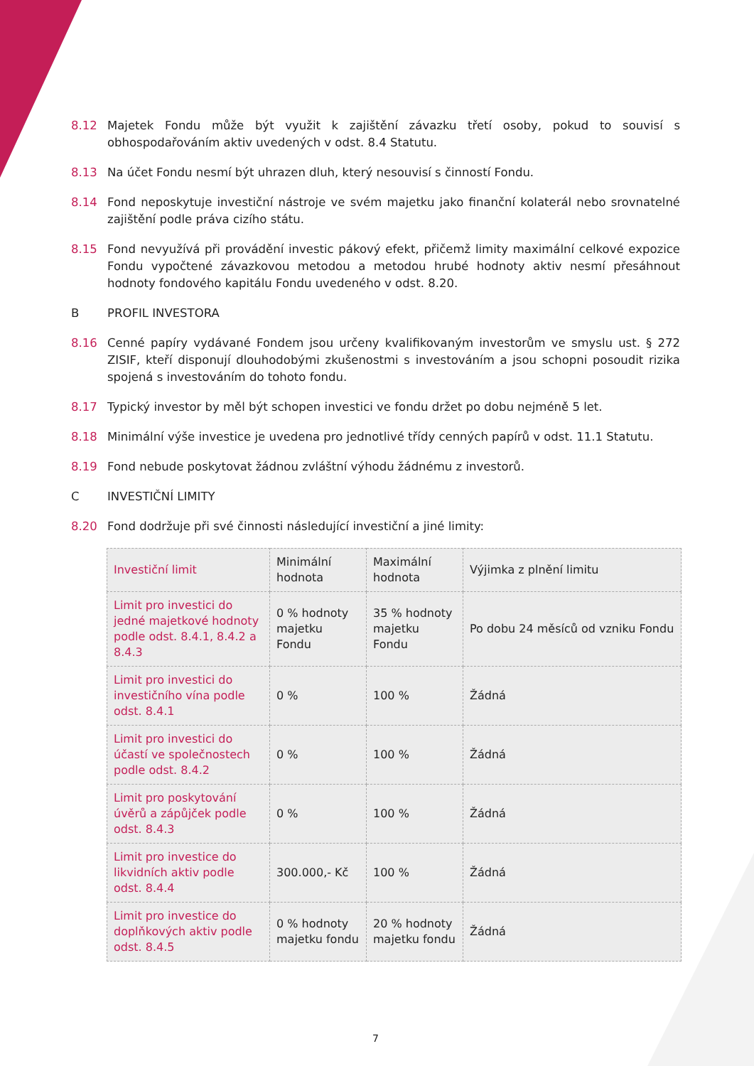8.12 Majetek Fondu může být využit k zajištění závazku třetí osoby, pokud to souvisí s obhospodařováním aktiv uvedených v odst. 8.4 Statutu.
8.13 Na účet Fondu nesmí být uhrazen dluh, který nesouvisí s činností Fondu.
8.14 Fond neposkytuje investiční nástroje ve svém majetku jako finanční kolaterál nebo srovnatelné zajištění podle práva cizího státu.
8.15 Fond nevyužívá při provádění investic pákový efekt, přičemž limity maximální celkové expozice Fondu vypočtené závazkovou metodou a metodou hrubé hodnoty aktiv nesmí přesáhnout hodnoty fondového kapitálu Fondu uvedeného v odst. 8.20.
B PROFIL INVESTORA
8.16 Cenné papíry vydávané Fondem jsou určeny kvalifikovaným investorům ve smyslu ust. § 272 ZISIF, kteří disponují dlouhodobými zkušenostmi s investováním a jsou schopni posoudit rizika spojená s investováním do tohoto fondu.
8.17 Typický investor by měl být schopen investici ve fondu držet po dobu nejméně 5 let.
8.18 Minimální výše investice je uvedena pro jednotlivé třídy cenných papírů v odst. 11.1 Statutu.
8.19 Fond nebude poskytovat žádnou zvláštní výhodu žádnému z investorů.
C INVESTIČNÍ LIMITY
8.20 Fond dodržuje při své činnosti následující investiční a jiné limity:
| Investiční limit | Minimální hodnota | Maximální hodnota | Výjimka z plnění limitu |
| --- | --- | --- | --- |
| Limit pro investici do jedné majetkové hodnoty podle odst. 8.4.1, 8.4.2 a 8.4.3 | 0 % hodnoty majetku Fondu | 35 % hodnoty majetku Fondu | Po dobu 24 měsíců od vzniku Fondu |
| Limit pro investici do investičního vína podle odst. 8.4.1 | 0 % | 100 % | Žádná |
| Limit pro investici do účastí ve společnostech podle odst. 8.4.2 | 0 % | 100 % | Žádná |
| Limit pro poskytování úvěrů a zápůjček podle odst. 8.4.3 | 0 % | 100 % | Žádná |
| Limit pro investice do likvidních aktiv podle odst. 8.4.4 | 300.000,- Kč | 100 % | Žádná |
| Limit pro investice do doplňkových aktiv podle odst. 8.4.5 | 0 % hodnoty majetku fondu | 20 % hodnoty majetku fondu | Žádná |
7